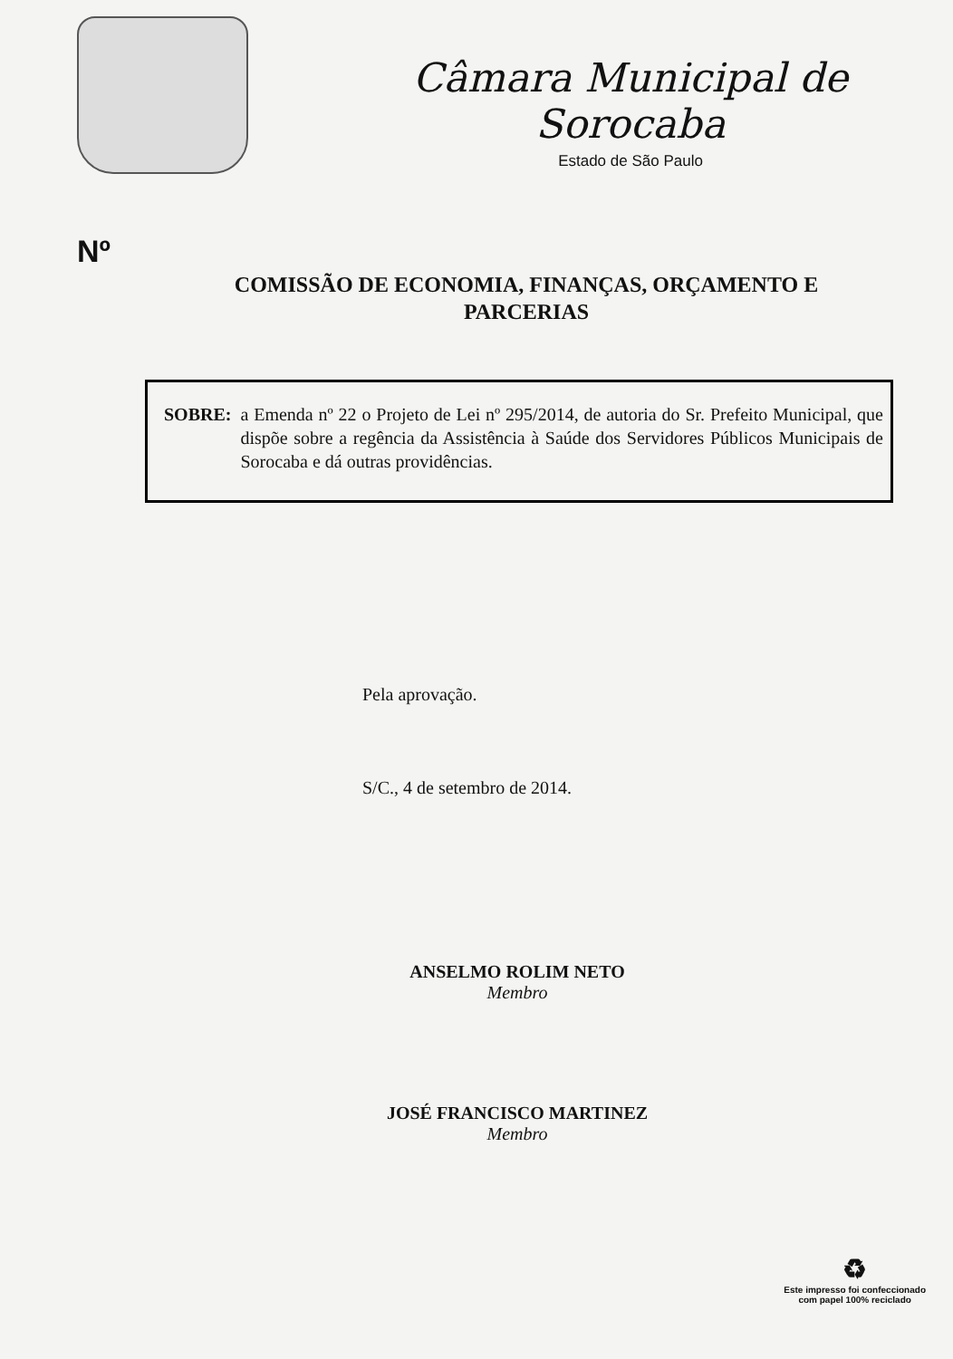Câmara Municipal de Sorocaba
Estado de São Paulo
Nº
COMISSÃO DE ECONOMIA, FINANÇAS, ORÇAMENTO E
PARCERIAS
SOBRE: a Emenda nº 22 o Projeto de Lei nº 295/2014, de autoria do Sr. Prefeito Municipal, que dispõe sobre a regência da Assistência à Saúde dos Servidores Públicos Municipais de Sorocaba e dá outras providências.
Pela aprovação.
S/C., 4 de setembro de 2014.
ANSELMO ROLIM NETO
Membro
JOSÉ FRANCISCO MARTINEZ
Membro
♻
Este impresso foi confeccionado
com papel 100% reciclado